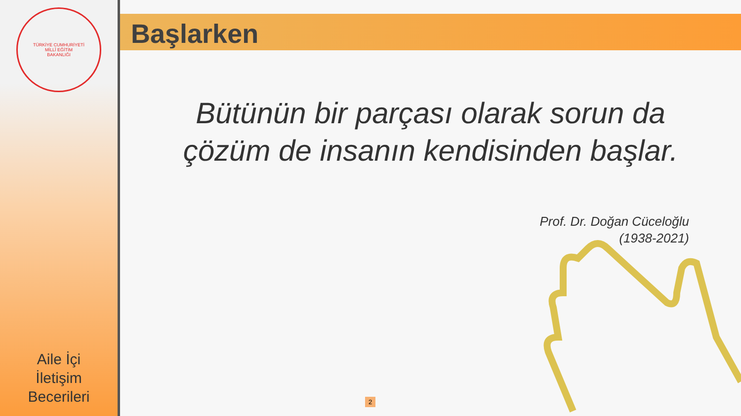TÜRKİYE CUMHURİYETİ
MİLLÎ EĞİTİM
BAKANLIĞI
Aile İçi
İletişim
Becerileri
Başlarken
Bütünün bir parçası olarak sorun da
çözüm de insanın kendisinden başlar.
Prof. Dr. Doğan Cüceloğlu
(1938-2021)
2